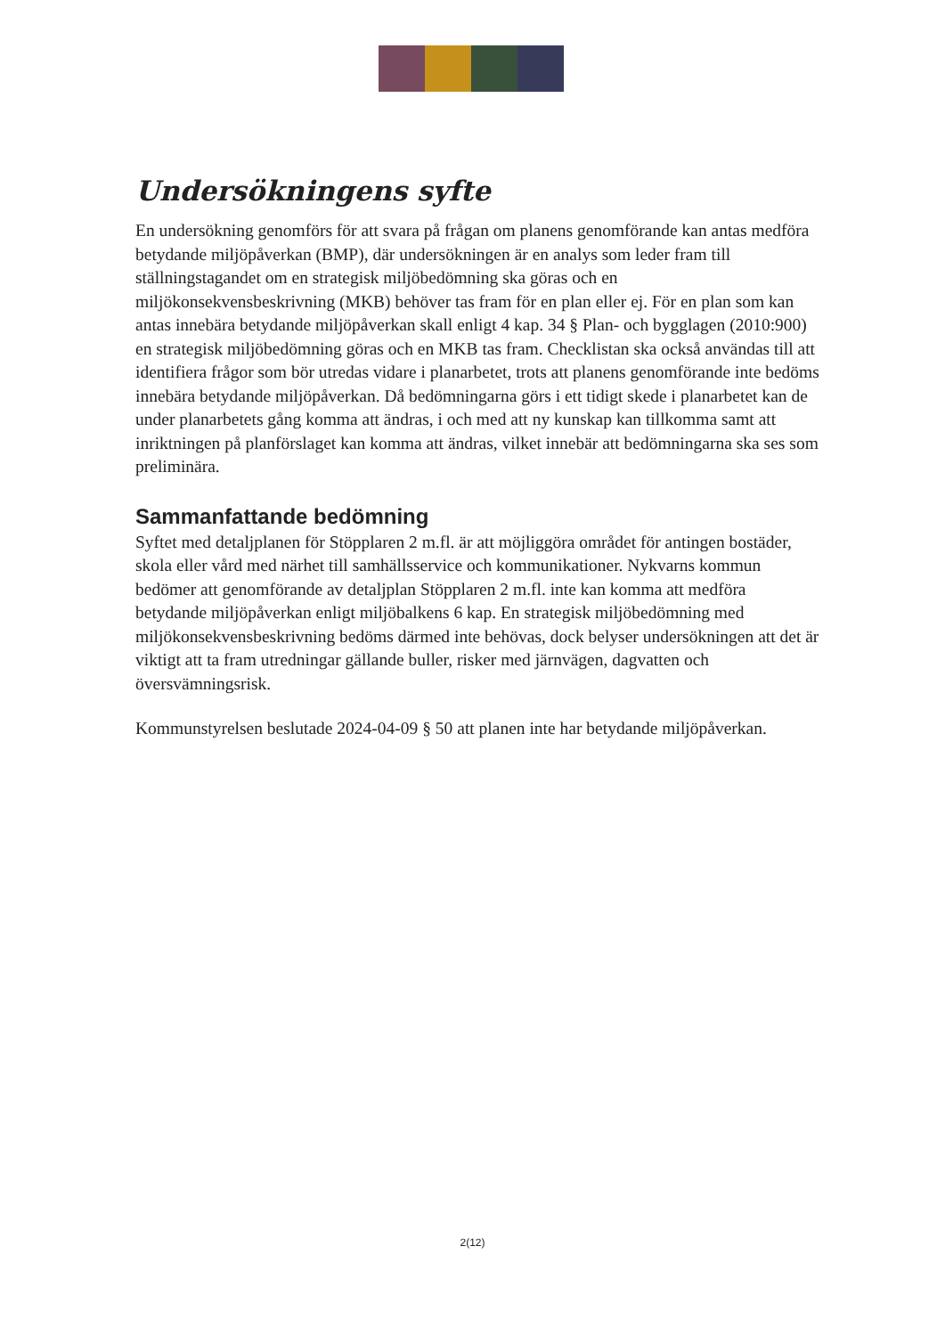Undersökningens syfte
En undersökning genomförs för att svara på frågan om planens genomförande kan antas medföra betydande miljöpåverkan (BMP), där undersökningen är en analys som leder fram till ställningstagandet om en strategisk miljöbedömning ska göras och en miljökonsekvensbeskrivning (MKB) behöver tas fram för en plan eller ej. För en plan som kan antas innebära betydande miljöpåverkan skall enligt 4 kap. 34 § Plan- och bygglagen (2010:900) en strategisk miljöbedömning göras och en MKB tas fram. Checklistan ska också användas till att identifiera frågor som bör utredas vidare i planarbetet, trots att planens genomförande inte bedöms innebära betydande miljöpåverkan. Då bedömningarna görs i ett tidigt skede i planarbetet kan de under planarbetets gång komma att ändras, i och med att ny kunskap kan tillkomma samt att inriktningen på planförslaget kan komma att ändras, vilket innebär att bedömningarna ska ses som preliminära.
Sammanfattande bedömning
Syftet med detaljplanen för Stöpplaren 2 m.fl. är att möjliggöra området för antingen bostäder, skola eller vård med närhet till samhällsservice och kommunikationer. Nykvarns kommun bedömer att genomförande av detaljplan Stöpplaren 2 m.fl. inte kan komma att medföra betydande miljöpåverkan enligt miljöbalkens 6 kap. En strategisk miljöbedömning med miljökonsekvensbeskrivning bedöms därmed inte behövas, dock belyser undersökningen att det är viktigt att ta fram utredningar gällande buller, risker med järnvägen, dagvatten och översvämningsrisk.
Kommunstyrelsen beslutade 2024-04-09 § 50 att planen inte har betydande miljöpåverkan.
2(12)